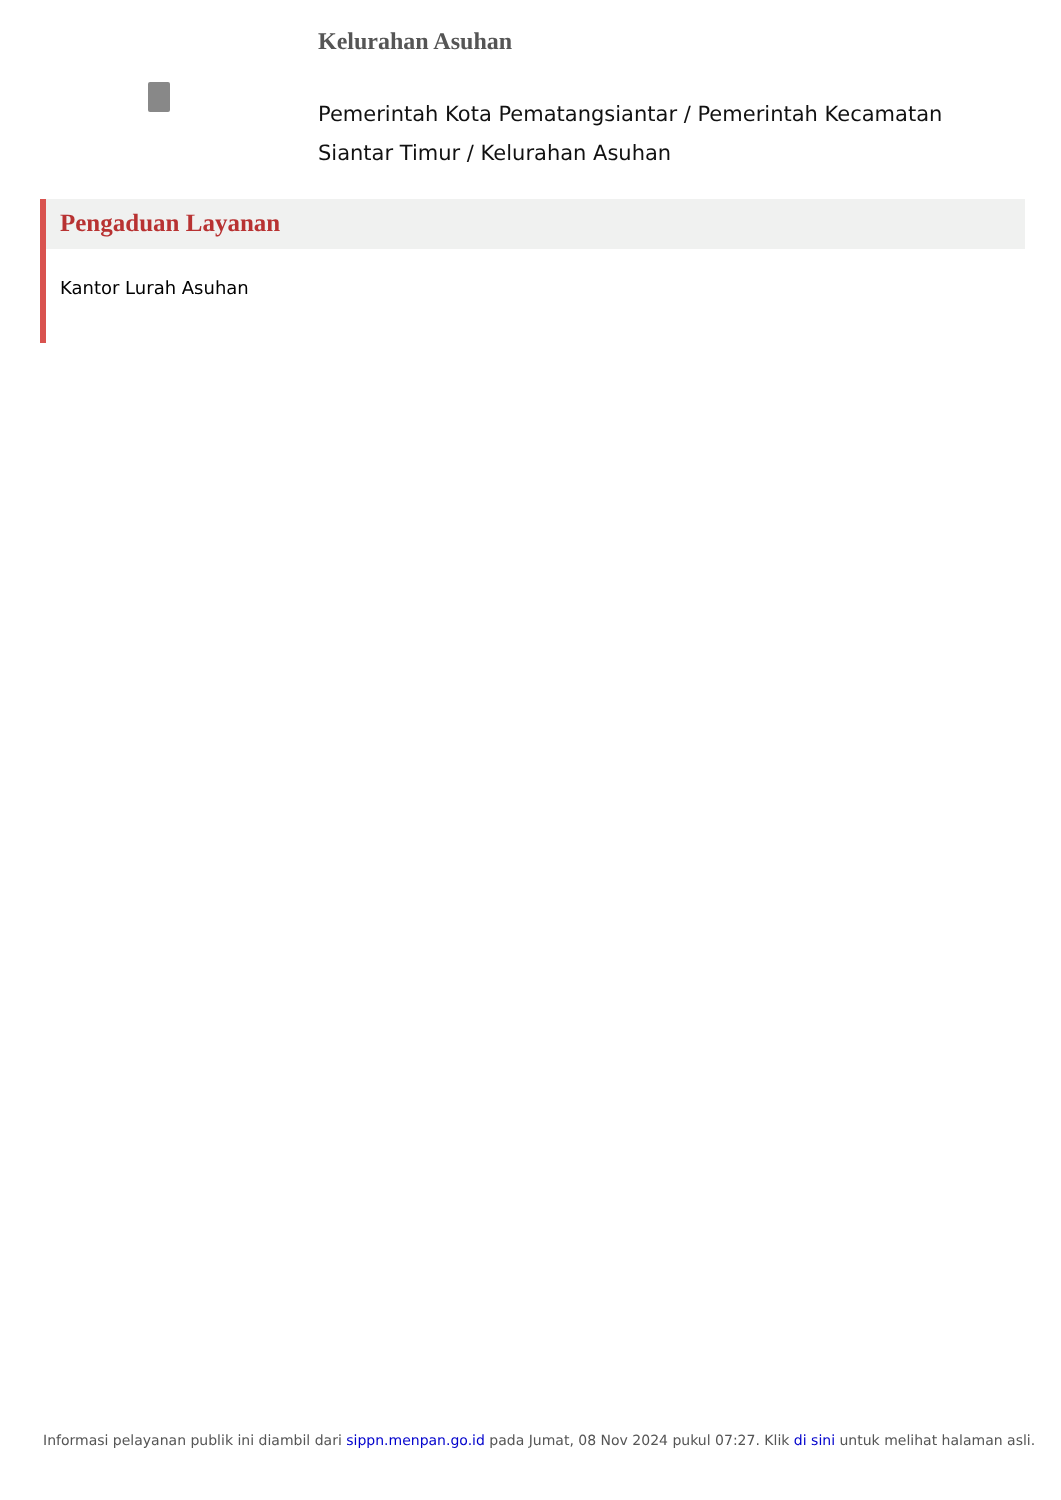Kelurahan Asuhan
Pemerintah Kota Pematangsiantar / Pemerintah Kecamatan Siantar Timur / Kelurahan Asuhan
Pengaduan Layanan
Kantor Lurah Asuhan
Informasi pelayanan publik ini diambil dari sippn.menpan.go.id pada Jumat, 08 Nov 2024 pukul 07:27. Klik di sini untuk melihat halaman asli.